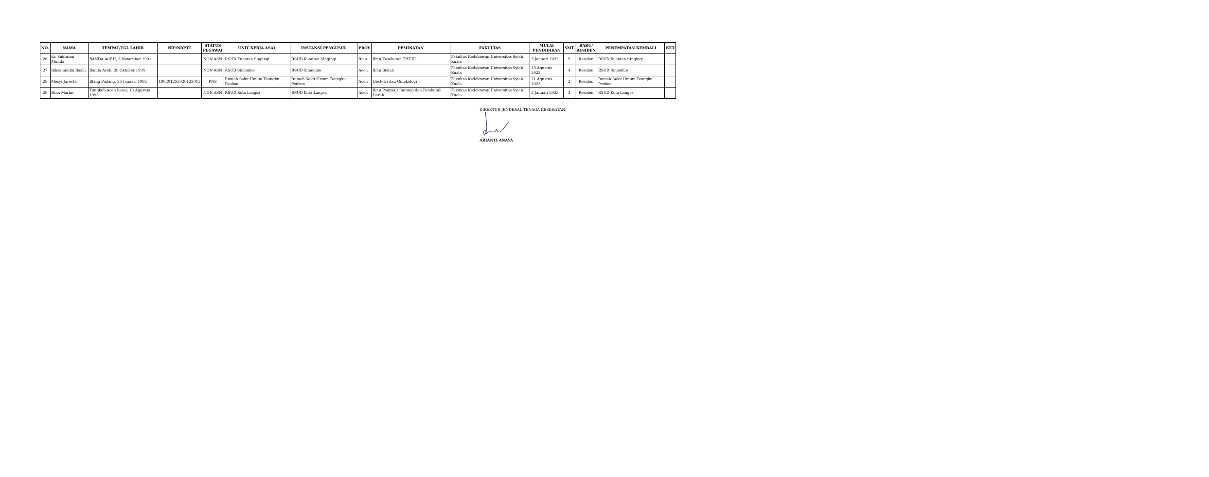| NO. | NAMA | TEMPAT/TGL LAHIR | NIP/NRPTT | STATUS PEGAWAI | UNIT KERJA ASAL | INSTANSI PENGUSUL | PROV | PEMINATAN | FAKULTAS | MULAI PENDIDIKAN | SMT | BARU/ RESIDEN | PENEMPATAN KEMBALI | KET |
| --- | --- | --- | --- | --- | --- | --- | --- | --- | --- | --- | --- | --- | --- | --- |
| 26 | dr. Sukhrian Muhda | BANDA ACEH, 3 November 1991 | | NON ASN | RSUD Kuantan Singingi | RSUD Kuantan SIngingi | Riau | Ilmu Kesehatan THT-KL | Fakultas Kedokteran Universitas Syiah Kuala | 3 Januari 2022 | 5 | Residen | RSUD Kuantan SIngingi | |
| 27 | Ikhsanuddin Basili | Banda Aceh, 28 Oktober 1995 | | NON ASN | RSUD Simeulue | RSUD Simeulue | Aceh | Ilmu Bedah | Fakultas Kedokteran Universitas Syiah Kuala | 15 Agustus 2022 | 4 | Residen | RSUD Simeulue | |
| 28 | Mesyi Jaresta | Blang Padang, 25 Januari 1992 | 199201252020122011 | PNS | Rumah Sakit Umum Teungku Peukan | Rumah Sakit Umum Teungku Peukan | Aceh | Obstetri dan Ginekologi | Fakultas Kedokteran Universitas Syiah Kuala | 21 Agustus 2023 | 2 | Residen | Rumah Sakit Umum Teungku Peukan | |
| 29 | Dina Marini | Tungkob,Aceh besar, 13 Agustus 1993 | - | NON ASN | RSUD Kota Langsa | RSUD Kota Langsa | Aceh | Ilmu Penyakit Jantung dan Pembuluh Darah | Fakultas Kedokteran Universitas Syiah Kuala | 2 Januari 2023 | 3 | Residen | RSUD Kota Langsa | |
DIREKTUR JENDERAL TENAGA KESEHATAN,
ARIANTI ANAYA